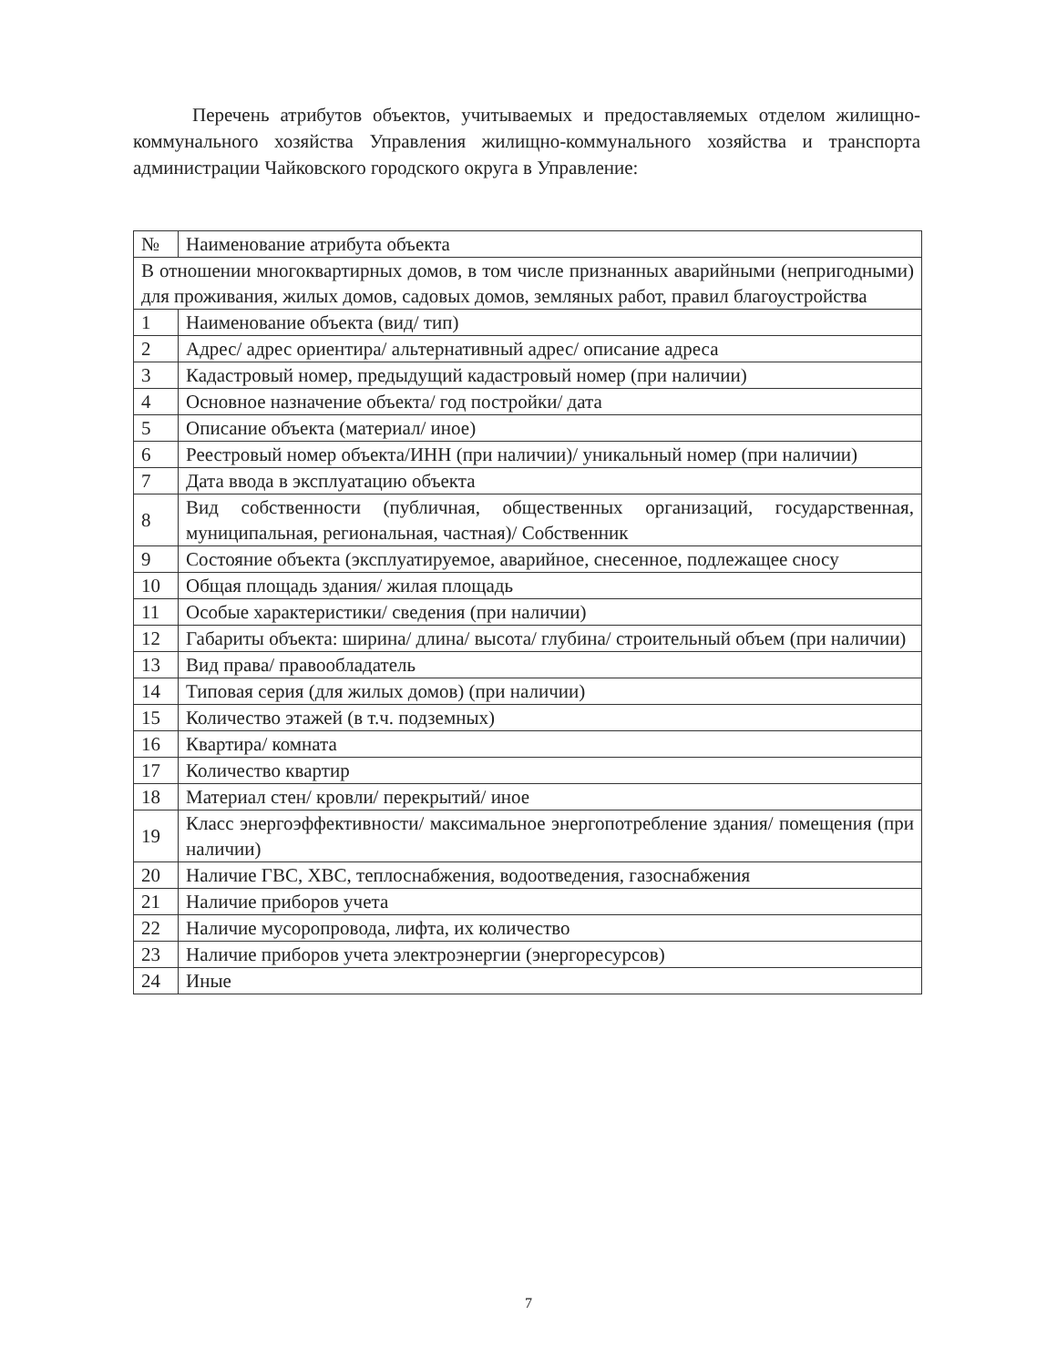Перечень атрибутов объектов, учитываемых и предоставляемых отделом жилищно-коммунального хозяйства Управления жилищно-коммунального хозяйства и транспорта администрации Чайковского городского округа в Управление:
| № | Наименование атрибута объекта |
| --- | --- |
| В отношении многоквартирных домов, в том числе признанных аварийными (непригодными) для проживания, жилых домов, садовых домов, земляных работ, правил благоустройства | |
| 1 | Наименование объекта (вид/ тип) |
| 2 | Адрес/ адрес ориентира/ альтернативный адрес/ описание адреса |
| 3 | Кадастровый номер, предыдущий кадастровый номер (при наличии) |
| 4 | Основное назначение объекта/ год постройки/ дата |
| 5 | Описание объекта (материал/ иное) |
| 6 | Реестровый номер объекта/ИНН (при наличии)/ уникальный номер (при наличии) |
| 7 | Дата ввода в эксплуатацию объекта |
| 8 | Вид собственности (публичная, общественных организаций, государственная, муниципальная, региональная, частная)/ Собственник |
| 9 | Состояние объекта (эксплуатируемое, аварийное, снесенное, подлежащее сносу |
| 10 | Общая площадь здания/ жилая площадь |
| 11 | Особые характеристики/ сведения (при наличии) |
| 12 | Габариты объекта: ширина/ длина/ высота/ глубина/ строительный объем (при наличии) |
| 13 | Вид права/ правообладатель |
| 14 | Типовая серия (для жилых домов) (при наличии) |
| 15 | Количество этажей (в т.ч. подземных) |
| 16 | Квартира/ комната |
| 17 | Количество квартир |
| 18 | Материал стен/ кровли/ перекрытий/ иное |
| 19 | Класс энергоэффективности/ максимальное энергопотребление здания/ помещения (при наличии) |
| 20 | Наличие ГВС, ХВС, теплоснабжения, водоотведения, газоснабжения |
| 21 | Наличие приборов учета |
| 22 | Наличие мусоропровода, лифта, их количество |
| 23 | Наличие приборов учета электроэнергии (энергоресурсов) |
| 24 | Иные |
7